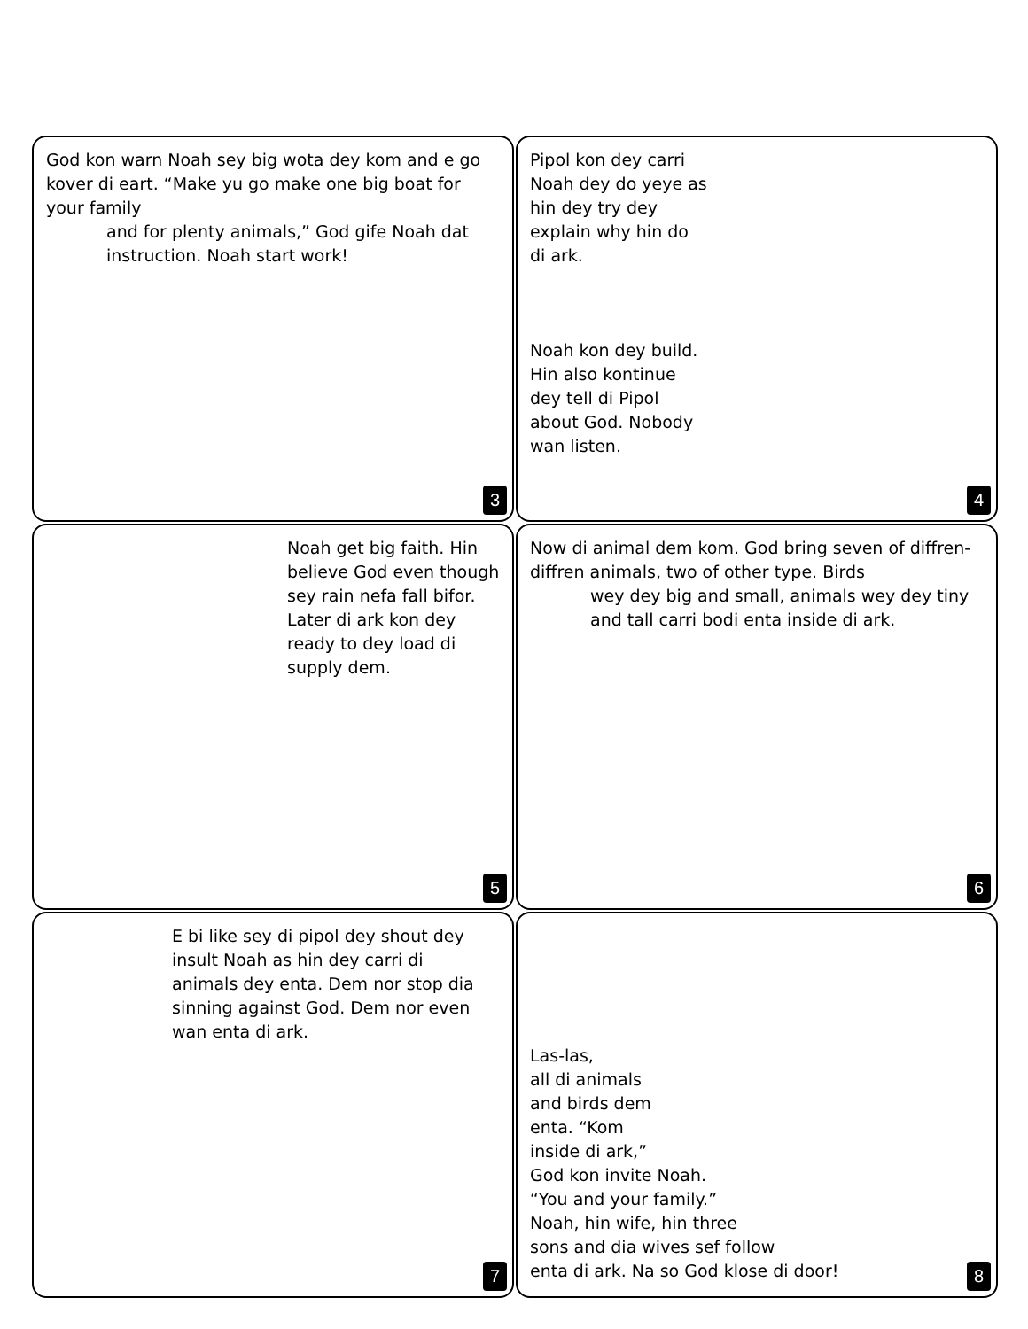God kon warn Noah sey big wota dey kom and e go kover di eart. “Make yu go make one big boat for your family
and for plenty animals,” God gife Noah dat instruction. Noah start work!
3
Pipol kon dey carri Noah dey do yeye as hin dey try dey explain why hin do di ark.
Noah kon dey build. Hin also kontinue dey tell di Pipol about God. Nobody wan listen.
4
Noah get big faith. Hin believe God even though sey rain nefa fall bifor. Later di ark kon dey ready to dey load di supply dem.
5
Now di animal dem kom. God bring seven of diffren-diffren animals, two of other type. Birds
wey dey big and small, animals wey dey tiny and tall carri bodi enta inside di ark.
6
E bi like sey di pipol dey shout dey insult Noah as hin dey carri di animals dey enta. Dem nor stop dia sinning against God. Dem nor even wan enta di ark.
7
Las-las,
all di animals
and birds dem
enta. “Kom
inside di ark,”
God kon invite Noah.
“You and your family.”
Noah, hin wife, hin three
sons and dia wives sef follow
enta di ark. Na so God klose di door!
8